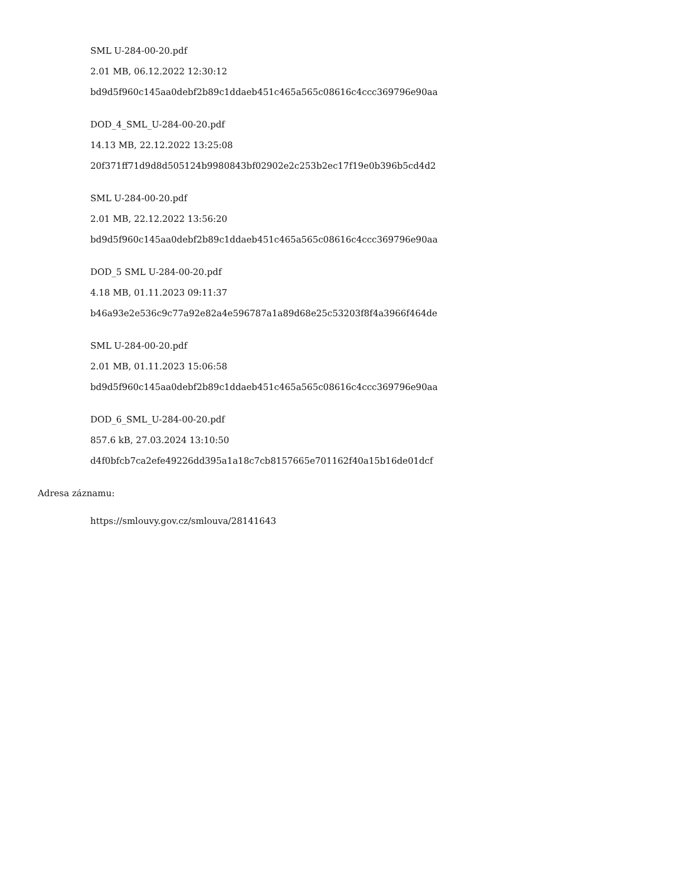SML U-284-00-20.pdf
2.01 MB, 06.12.2022 12:30:12
bd9d5f960c145aa0debf2b89c1ddaeb451c465a565c08616c4ccc369796e90aa
DOD_4_SML_U-284-00-20.pdf
14.13 MB, 22.12.2022 13:25:08
20f371ff71d9d8d505124b9980843bf02902e2c253b2ec17f19e0b396b5cd4d2
SML U-284-00-20.pdf
2.01 MB, 22.12.2022 13:56:20
bd9d5f960c145aa0debf2b89c1ddaeb451c465a565c08616c4ccc369796e90aa
DOD_5 SML U-284-00-20.pdf
4.18 MB, 01.11.2023 09:11:37
b46a93e2e536c9c77a92e82a4e596787a1a89d68e25c53203f8f4a3966f464de
SML U-284-00-20.pdf
2.01 MB, 01.11.2023 15:06:58
bd9d5f960c145aa0debf2b89c1ddaeb451c465a565c08616c4ccc369796e90aa
DOD_6_SML_U-284-00-20.pdf
857.6 kB, 27.03.2024 13:10:50
d4f0bfcb7ca2efe49226dd395a1a18c7cb8157665e701162f40a15b16de01dcf
Adresa záznamu:
https://smlouvy.gov.cz/smlouva/28141643